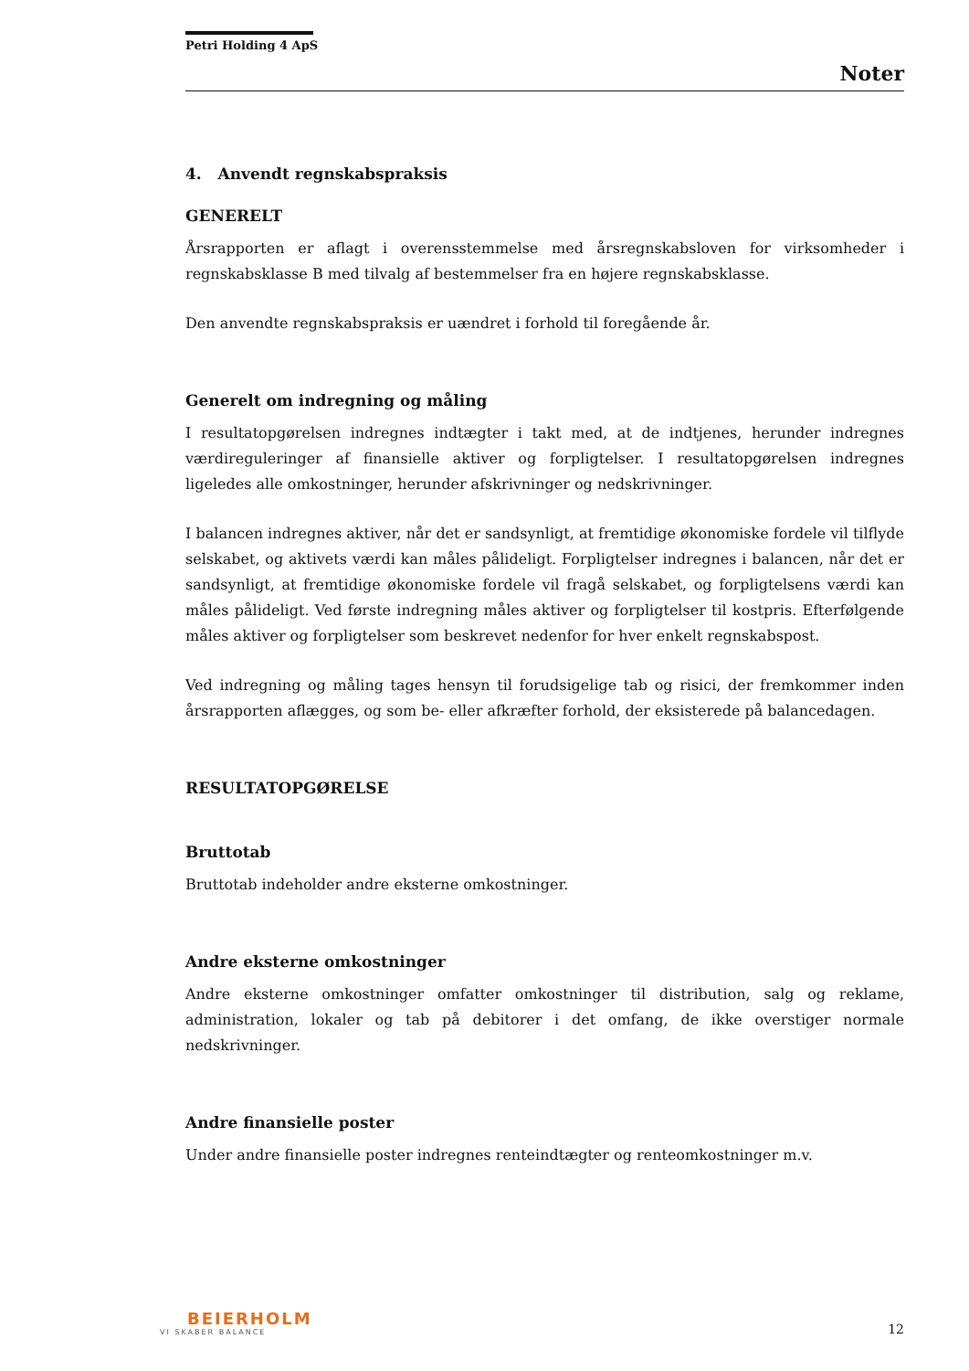Petri Holding 4 ApS
Noter
4. Anvendt regnskabspraksis
GENERELT
Årsrapporten er aflagt i overensstemmelse med årsregnskabsloven for virksomheder i regnskabsklasse B med tilvalg af bestemmelser fra en højere regnskabsklasse.
Den anvendte regnskabspraksis er uændret i forhold til foregående år.
Generelt om indregning og måling
I resultatopgørelsen indregnes indtægter i takt med, at de indtjenes, herunder indregnes værdireguleringer af finansielle aktiver og forpligtelser. I resultatopgørelsen indregnes ligeledes alle omkostninger, herunder afskrivninger og nedskrivninger.
I balancen indregnes aktiver, når det er sandsynligt, at fremtidige økonomiske fordele vil tilflyde selskabet, og aktivets værdi kan måles pålideligt. Forpligtelser indregnes i balancen, når det er sandsynligt, at fremtidige økonomiske fordele vil fragå selskabet, og forpligtelsens værdi kan måles pålideligt. Ved første indregning måles aktiver og forpligtelser til kostpris. Efterfølgende måles aktiver og forpligtelser som beskrevet nedenfor for hver enkelt regnskabspost.
Ved indregning og måling tages hensyn til forudsigelige tab og risici, der fremkommer inden årsrapporten aflægges, og som be- eller afkræfter forhold, der eksisterede på balancedagen.
RESULTATOPGØRELSE
Bruttotab
Bruttotab indeholder andre eksterne omkostninger.
Andre eksterne omkostninger
Andre eksterne omkostninger omfatter omkostninger til distribution, salg og reklame, administration, lokaler og tab på debitorer i det omfang, de ikke overstiger normale nedskrivninger.
Andre finansielle poster
Under andre finansielle poster indregnes renteindtægter og renteomkostninger m.v.
BEIERHOLM
VI SKABER BALANCE
12